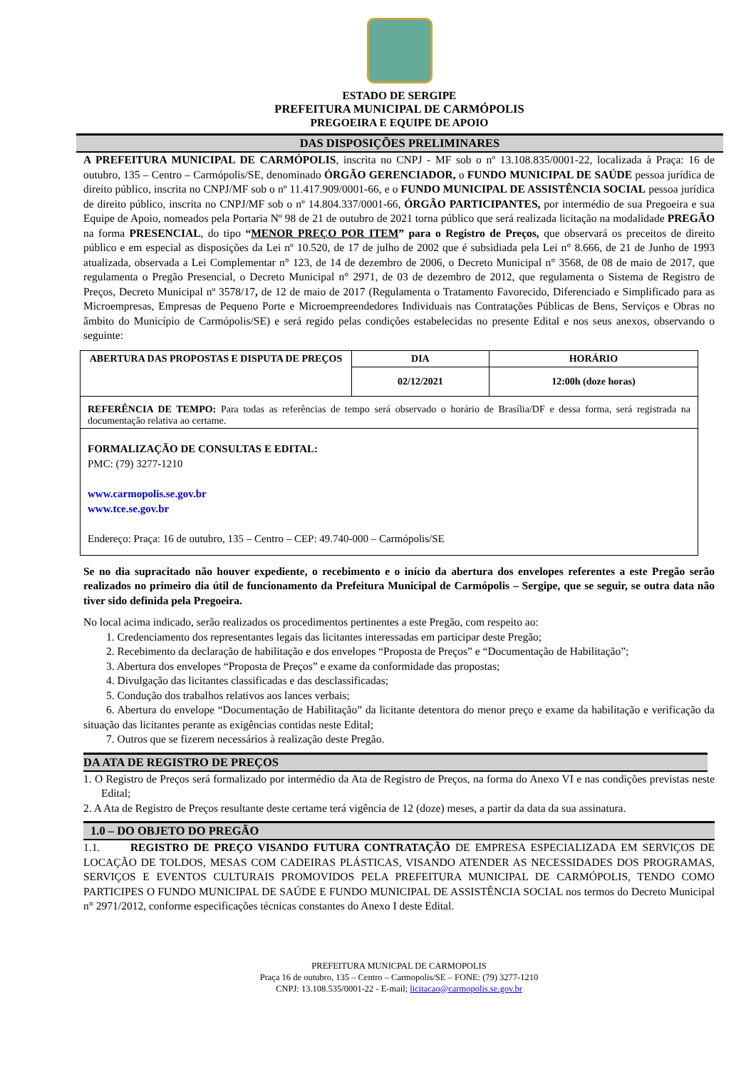ESTADO DE SERGIPE
PREFEITURA MUNICIPAL DE CARMÓPOLIS
PREGOEIRA E EQUIPE DE APOIO
DAS DISPOSIÇÕES PRELIMINARES
A PREFEITURA MUNICIPAL DE CARMÓPOLIS, inscrita no CNPJ - MF sob o nº 13.108.835/0001-22, localizada à Praça: 16 de outubro, 135 – Centro – Carmópolis/SE, denominado ÓRGÃO GERENCIADOR, o FUNDO MUNICIPAL DE SAÚDE pessoa jurídica de direito público, inscrita no CNPJ/MF sob o nº 11.417.909/0001-66, e o FUNDO MUNICIPAL DE ASSISTÊNCIA SOCIAL pessoa jurídica de direito público, inscrita no CNPJ/MF sob o nº 14.804.337/0001-66, ÓRGÃO PARTICIPANTES, por intermédio de sua Pregoeira e sua Equipe de Apoio, nomeados pela Portaria Nº 98 de 21 de outubro de 2021 torna público que será realizada licitação na modalidade PREGÃO na forma PRESENCIAL, do tipo “MENOR PREÇO POR ITEM” para o Registro de Preços, que observará os preceitos de direito público e em especial as disposições da Lei nº 10.520, de 17 de julho de 2002 que é subsidiada pela Lei n° 8.666, de 21 de Junho de 1993 atualizada, observada a Lei Complementar n° 123, de 14 de dezembro de 2006, o Decreto Municipal n° 3568, de 08 de maio de 2017, que regulamenta o Pregão Presencial, o Decreto Municipal n° 2971, de 03 de dezembro de 2012, que regulamenta o Sistema de Registro de Preços, Decreto Municipal nº 3578/17, de 12 de maio de 2017 (Regulamenta o Tratamento Favorecido, Diferenciado e Simplificado para as Microempresas, Empresas de Pequeno Porte e Microempreendedores Individuais nas Contratações Públicas de Bens, Serviços e Obras no âmbito do Município de Carmópolis/SE) e será regido pelas condições estabelecidas no presente Edital e nos seus anexos, observando o seguinte:
| ABERTURA DAS PROPOSTAS E DISPUTA DE PREÇOS | DIA | HORÁRIO |
| | 02/12/2021 | 12:00h (doze horas) |
| REFERÊNCIA DE TEMPO: Para todas as referências de tempo será observado o horário de Brasília/DF e dessa forma, será registrada na documentação relativa ao certame. | | |
| FORMALIZAÇÃO DE CONSULTAS E EDITAL: PMC: (79) 3277-1210 www.carmopolis.se.gov.br www.tce.se.gov.br Endereço: Praça: 16 de outubro, 135 – Centro – CEP: 49.740-000 – Carmópolis/SE | | |
Se no dia supracitado não houver expediente, o recebimento e o início da abertura dos envelopes referentes a este Pregão serão realizados no primeiro dia útil de funcionamento da Prefeitura Municipal de Carmópolis – Sergipe, que se seguir, se outra data não tiver sido definida pela Pregoeira.
No local acima indicado, serão realizados os procedimentos pertinentes a este Pregão, com respeito ao:
1. Credenciamento dos representantes legais das licitantes interessadas em participar deste Pregão;
2. Recebimento da declaração de habilitação e dos envelopes “Proposta de Preços” e “Documentação de Habilitação”;
3. Abertura dos envelopes “Proposta de Preços” e exame da conformidade das propostas;
4. Divulgação das licitantes classificadas e das desclassificadas;
5. Condução dos trabalhos relativos aos lances verbais;
6. Abertura do envelope “Documentação de Habilitação” da licitante detentora do menor preço e exame da habilitação e verificação da situação das licitantes perante as exigências contidas neste Edital;
7. Outros que se fizerem necessários à realização deste Pregão.
DA ATA DE REGISTRO DE PREÇOS
1. O Registro de Preços será formalizado por intermédio da Ata de Registro de Preços, na forma do Anexo VI e nas condições previstas neste Edital;
2. A Ata de Registro de Preços resultante deste certame terá vigência de 12 (doze) meses, a partir da data da sua assinatura.
1.0 – DO OBJETO DO PREGÃO
1.1. REGISTRO DE PREÇO VISANDO FUTURA CONTRATAÇÃO DE EMPRESA ESPECIALIZADA EM SERVIÇOS DE LOCAÇÃO DE TOLDOS, MESAS COM CADEIRAS PLÁSTICAS, VISANDO ATENDER AS NECESSIDADES DOS PROGRAMAS, SERVIÇOS E EVENTOS CULTURAIS PROMOVIDOS PELA PREFEITURA MUNICIPAL DE CARMÓPOLIS, TENDO COMO PARTICIPES O FUNDO MUNICIPAL DE SAÚDE E FUNDO MUNICIPAL DE ASSISTÊNCIA SOCIAL nos termos do Decreto Municipal n° 2971/2012, conforme especificações técnicas constantes do Anexo I deste Edital.
PREFEITURA MUNICPAL DE CARMOPOLIS
Praça 16 de outubro, 135 – Centro – Carmopolis/SE – FONE: (79) 3277-1210
CNPJ: 13.108.535/0001-22 - E-mail; licitacao@carmopolis.se.gov.br